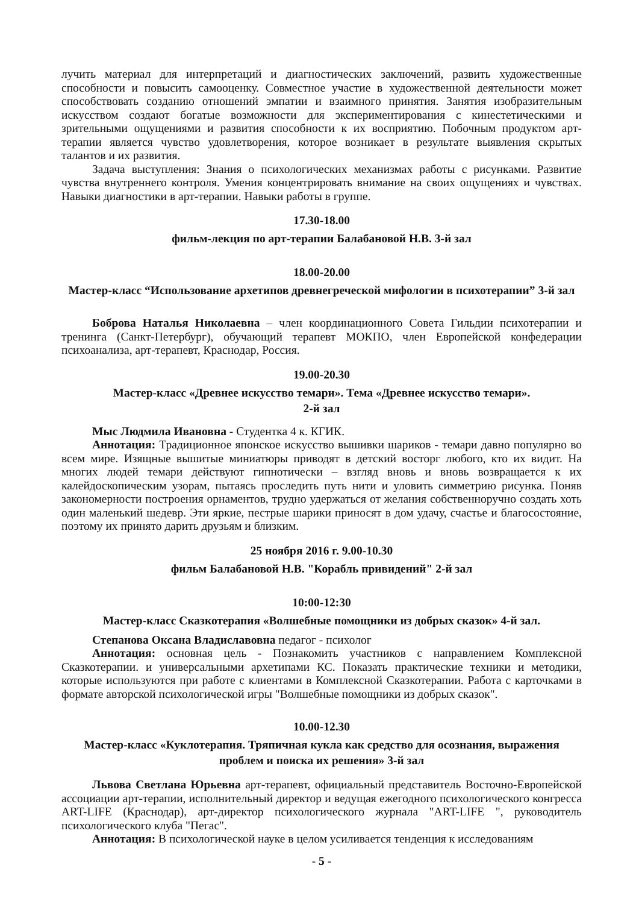лучить материал для интерпретаций и диагностических заключений, развить художественные способности и повысить самооценку. Совместное участие в художественной деятельности может способствовать созданию отношений эмпатии и взаимного принятия. Занятия изобразительным искусством создают богатые возможности для экспериментирования с кинестетическими и зрительными ощущениями и развития способности к их восприятию. Побочным продуктом арт-терапии является чувство удовлетворения, которое возникает в результате выявления скрытых талантов и их развития.
Задача выступления: Знания о психологических механизмах работы с рисунками. Развитие чувства внутреннего контроля. Умения концентрировать внимание на своих ощущениях и чувствах. Навыки диагностики в арт-терапии. Навыки работы в группе.
17.30-18.00
фильм-лекция по арт-терапии Балабановой Н.В. 3-й зал
18.00-20.00
Мастер-класс “Использование архетипов древнегреческой мифологии в психотерапии” 3-й зал
Боброва Наталья Николаевна – член координационного Совета Гильдии психотерапии и тренинга (Санкт-Петербург), обучающий терапевт МОКПО, член Европейской конфедерации психоанализа, арт-терапевт, Краснодар, Россия.
19.00-20.30
Мастер-класс «Древнее искусство темари». Тема «Древнее искусство темари».
2-й зал
Мыс Людмила Ивановна - Студентка 4 к. КГИК.
Аннотация: Традиционное японское искусство вышивки шариков - темари давно популярно во всем мире. Изящные вышитые миниатюры приводят в детский восторг любого, кто их видит. На многих людей темари действуют гипнотически – взгляд вновь и вновь возвращается к их калейдоскопическим узорам, пытаясь проследить путь нити и уловить симметрию рисунка. Поняв закономерности построения орнаментов, трудно удержаться от желания собственноручно создать хоть один маленький шедевр. Эти яркие, пестрые шарики приносят в дом удачу, счастье и благосостояние, поэтому их принято дарить друзьям и близким.
25 ноября 2016 г. 9.00-10.30
фильм Балабановой Н.В. "Корабль привидений" 2-й зал
10:00-12:30
Мастер-класс Сказкотерапия «Волшебные помощники из добрых сказок» 4-й зал.
Степанова Оксана Владиславовна педагог - психолог
Аннотация: основная цель - Познакомить участников с направлением Комплексной Сказкотерапии. и универсальными архетипами КС. Показать практические техники и методики, которые используются при работе с клиентами в Комплексной Сказкотерапии. Работа с карточками в формате авторской психологической игры "Волшебные помощники из добрых сказок".
10.00-12.30
Мастер-класс «Куклотерапия. Тряпичная кукла как средство для осознания, выражения проблем и поиска их решения» 3-й зал
Львова Светлана Юрьевна арт-терапевт, официальный представитель Восточно-Европейской ассоциации арт-терапии, исполнительный директор и ведущая ежегодного психологического конгресса ART-LIFE (Краснодар), арт-директор психологического журнала "ART-LIFE ", руководитель психологического клуба "Пегас".
Аннотация: В психологической науке в целом усиливается тенденция к исследованиям
- 5 -